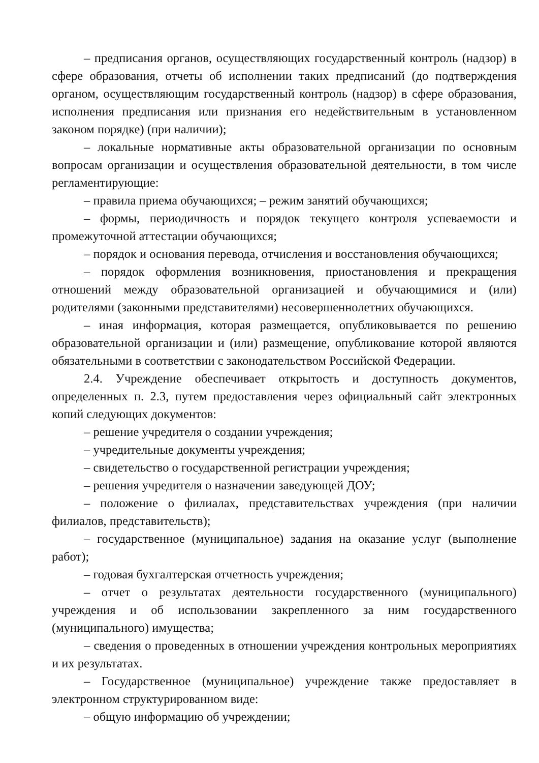– предписания органов, осуществляющих государственный контроль (надзор) в сфере образования, отчеты об исполнении таких предписаний (до подтверждения органом, осуществляющим государственный контроль (надзор) в сфере образования, исполнения предписания или признания его недействительным в установленном законом порядке) (при наличии);
– локальные нормативные акты образовательной организации по основным вопросам организации и осуществления образовательной деятельности, в том числе регламентирующие:
– правила приема обучающихся; – режим занятий обучающихся;
– формы, периодичность и порядок текущего контроля успеваемости и промежуточной аттестации обучающихся;
– порядок и основания перевода, отчисления и восстановления обучающихся;
– порядок оформления возникновения, приостановления и прекращения отношений между образовательной организацией и обучающимися и (или) родителями (законными представителями) несовершеннолетних обучающихся.
– иная информация, которая размещается, опубликовывается по решению образовательной организации и (или) размещение, опубликование которой являются обязательными в соответствии с законодательством Российской Федерации.
2.4. Учреждение обеспечивает открытость и доступность документов, определенных п. 2.3, путем предоставления через официальный сайт электронных копий следующих документов:
– решение учредителя о создании учреждения;
– учредительные документы учреждения;
– свидетельство о государственной регистрации учреждения;
– решения учредителя о назначении заведующей ДОУ;
– положение о филиалах, представительствах учреждения (при наличии филиалов, представительств);
– государственное (муниципальное) задания на оказание услуг (выполнение работ);
– годовая бухгалтерская отчетность учреждения;
– отчет о результатах деятельности государственного (муниципального) учреждения и об использовании закрепленного за ним государственного (муниципального) имущества;
– сведения о проведенных в отношении учреждения контрольных мероприятиях и их результатах.
– Государственное (муниципальное) учреждение также предоставляет в электронном структурированном виде:
– общую информацию об учреждении;